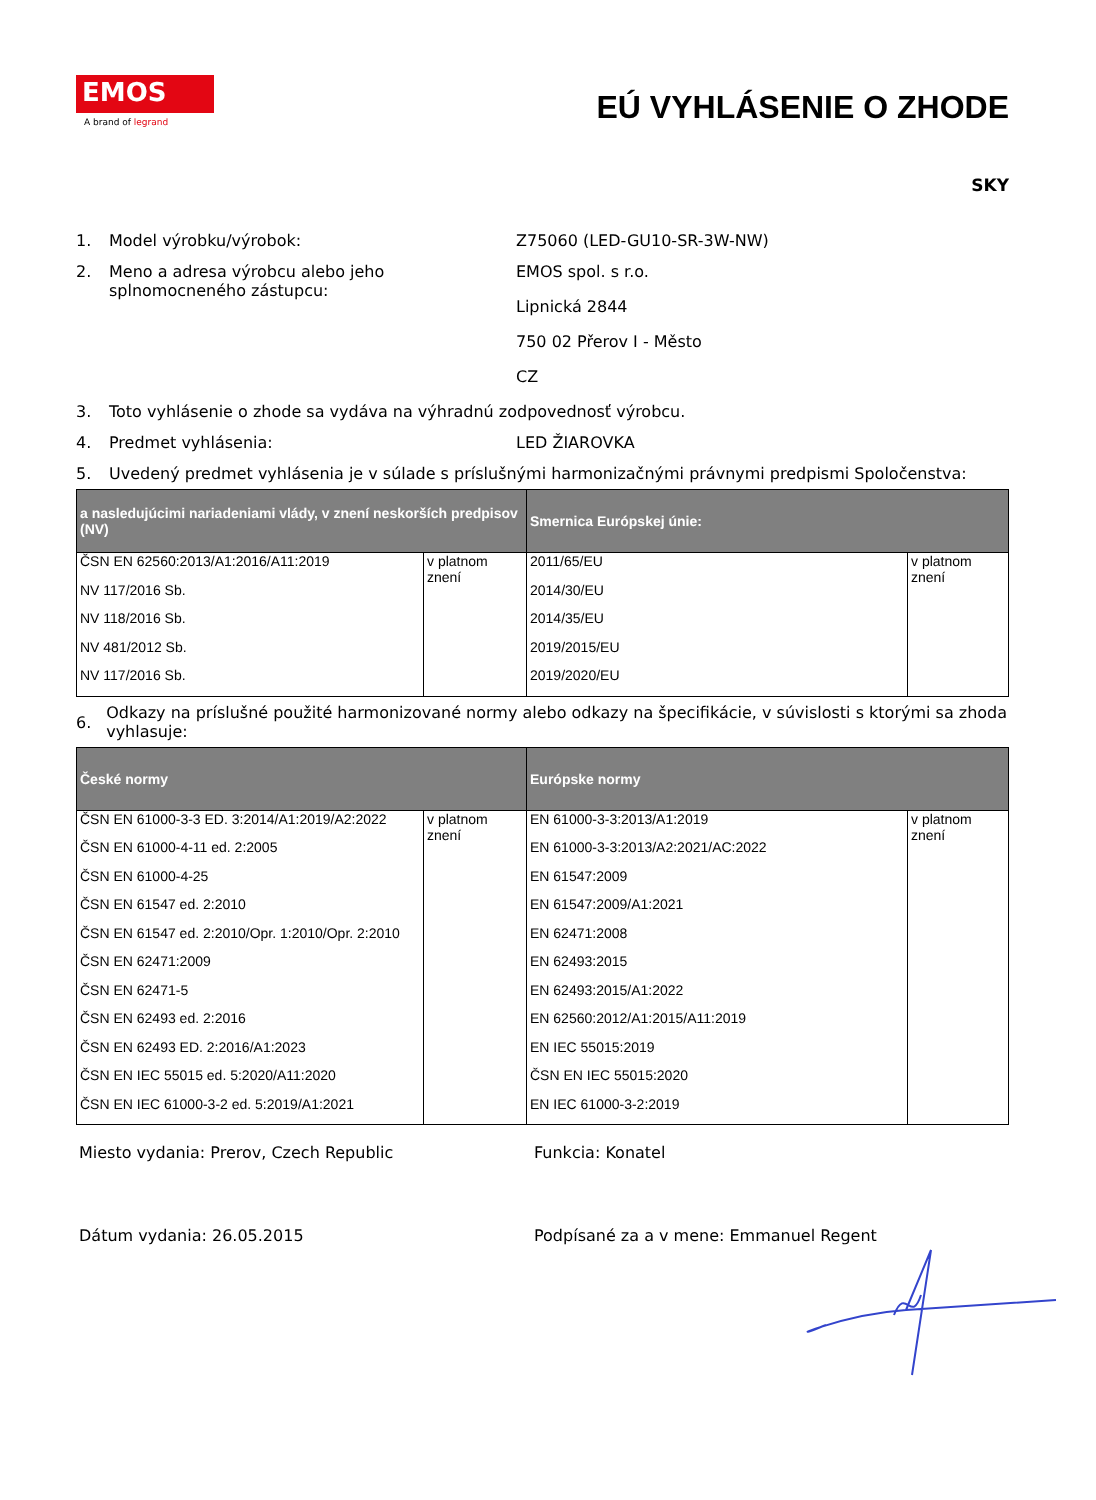EMOS
A brand of legrand
EÚ VYHLÁSENIE O ZHODE
SKY
1. Model výrobku/výrobok: Z75060 (LED-GU10-SR-3W-NW)
2. Meno a adresa výrobcu alebo jeho splnomocneného zástupcu:
EMOS spol. s r.o.
Lipnická 2844
750 02 Přerov I - Město
CZ
3. Toto vyhlásenie o zhode sa vydáva na výhradnú zodpovednosť výrobcu.
4. Predmet vyhlásenia: LED ŽIAROVKA
5. Uvedený predmet vyhlásenia je v súlade s príslušnými harmonizačnými právnymi predpismi Spoločenstva:
| a nasledujúcimi nariadeniami vlády, v znení neskorších predpisov (NV) | | Smernica Európskej únie: | |
| --- | --- | --- | --- |
| ČSN EN 62560:2013/A1:2016/A11:2019 | v platnom znení | 2011/65/EU | v platnom znení |
| NV 117/2016 Sb. | | 2014/30/EU | |
| NV 118/2016 Sb. | | 2014/35/EU | |
| NV 481/2012 Sb. | | 2019/2015/EU | |
| NV 117/2016 Sb. | | 2019/2020/EU | |
6.
Odkazy na príslušné použité harmonizované normy alebo odkazy na špecifikácie, v súvislosti s ktorými sa zhoda vyhlasuje:
| České normy | | Európske normy | |
| --- | --- | --- | --- |
| ČSN EN 61000-3-3 ED. 3:2014/A1:2019/A2:2022 | v platnom znení | EN 61000-3-3:2013/A1:2019 | v platnom znení |
| ČSN EN 61000-4-11 ed. 2:2005 | | EN 61000-3-3:2013/A2:2021/AC:2022 | |
| ČSN EN 61000-4-25 | | EN 61547:2009 | |
| ČSN EN 61547 ed. 2:2010 | | EN 61547:2009/A1:2021 | |
| ČSN EN 61547 ed. 2:2010/Opr. 1:2010/Opr. 2:2010 | | EN 62471:2008 | |
| ČSN EN 62471:2009 | | EN 62493:2015 | |
| ČSN EN 62471-5 | | EN 62493:2015/A1:2022 | |
| ČSN EN 62493 ed. 2:2016 | | EN 62560:2012/A1:2015/A11:2019 | |
| ČSN EN 62493 ED. 2:2016/A1:2023 | | EN IEC 55015:2019 | |
| ČSN EN IEC 55015 ed. 5:2020/A11:2020 | | ČSN EN IEC 55015:2020 | |
| ČSN EN IEC 61000-3-2 ed. 5:2019/A1:2021 | | EN IEC 61000-3-2:2019 | |
Miesto vydania: Prerov, Czech Republic Funkcia: Konatel
Dátum vydania: 26.05.2015 Podpísané za a v mene: Emmanuel Regent